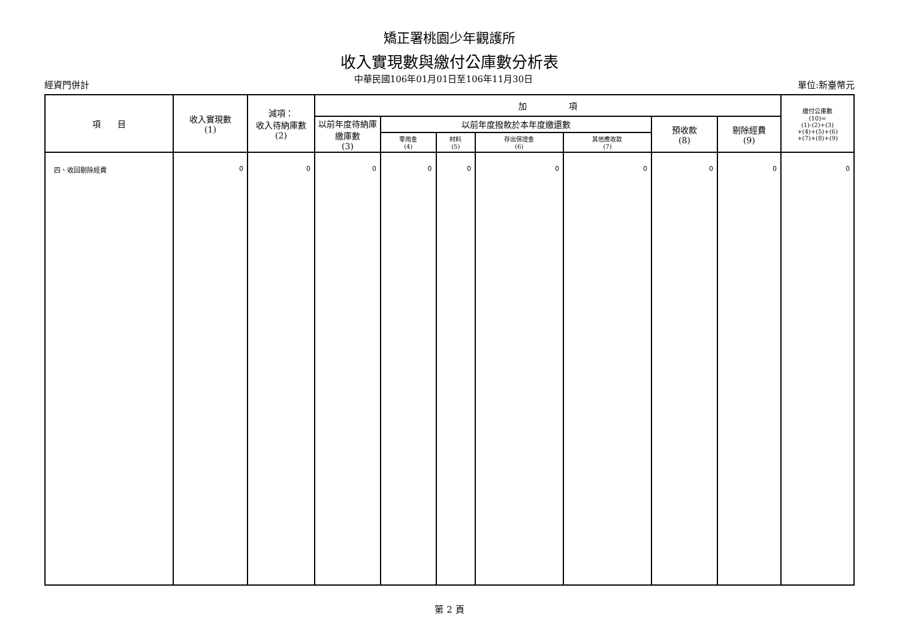矯正署桃園少年觀護所
收入實現數與繳付公庫數分析表
經資門併計 中華民國106年01月01日至106年11月30日 單位:新臺幣元
| 項 目 | 收入實現數 (1) | 減項： 收入待納庫數 (2) | 加 項 | | | | | | | 繳付公庫數 (10)= (1)-(2)+(3) +(4)+(5)+(6) +(7)+(8)+(9) |
| --- | --- | --- | --- | --- | --- | --- | --- | --- | --- | --- |
| | | | 以前年度待納庫繳庫數 (3) | 以前年度撥款於本年度繳還數 | | | | 預收款 (8) | 剔除經費 (9) | |
| | | | | 零用金 (4) | 材料 (5) | 存出保證金 (6) | 其他應收款 (7) | | | |
| 四、收回剔除經費 | 0 | 0 | 0 | 0 | 0 | 0 | 0 | 0 | 0 | 0 |
第 2 頁